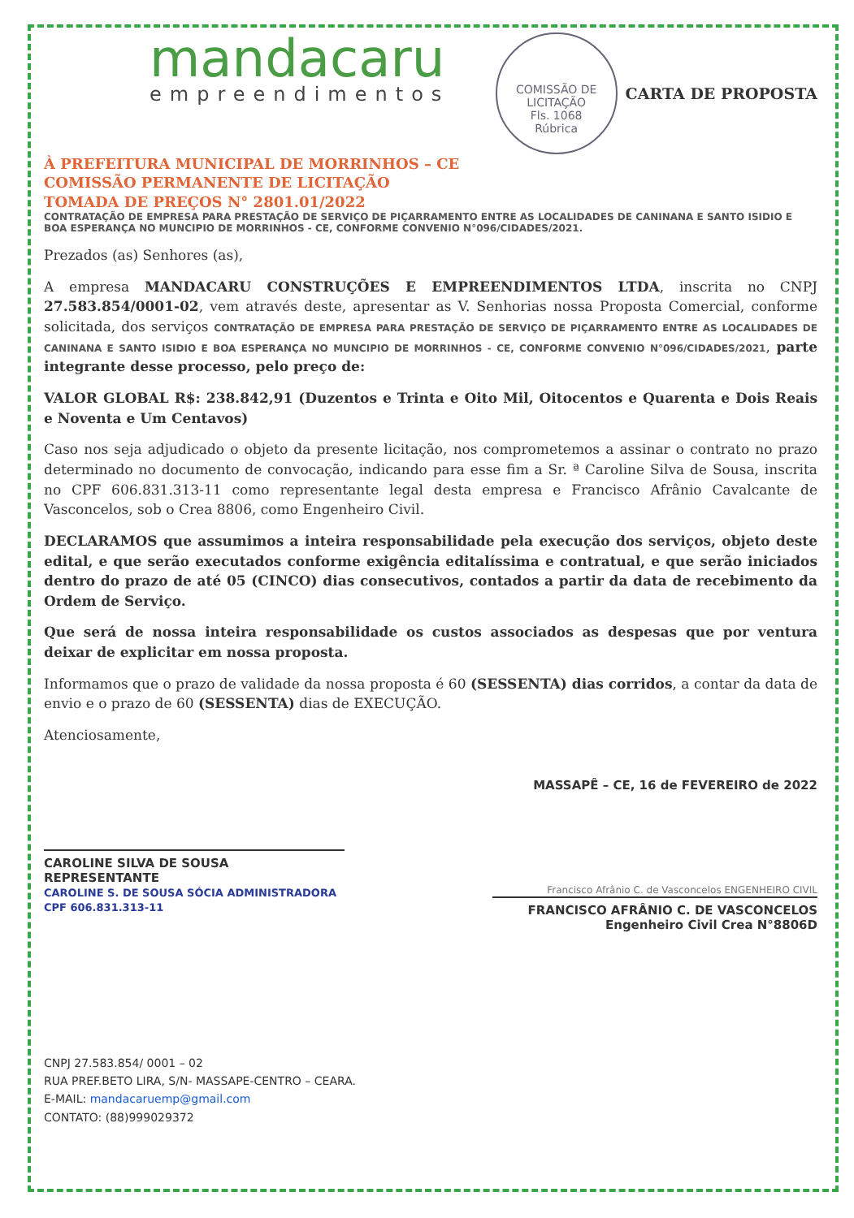mandacaru
empreendimentos
COMISSÃO DE LICITAÇÃO
Fls. 1068
Rúbrica
CARTA DE PROPOSTA
À PREFEITURA MUNICIPAL DE MORRINHOS – CE
COMISSÃO PERMANENTE DE LICITAÇÃO
TOMADA DE PREÇOS N° 2801.01/2022
CONTRATAÇÃO DE EMPRESA PARA PRESTAÇÃO DE SERVIÇO DE PIÇARRAMENTO ENTRE AS LOCALIDADES DE CANINANA E SANTO ISIDIO E BOA ESPERANÇA NO MUNCIPIO DE MORRINHOS - CE, CONFORME CONVENIO N°096/CIDADES/2021.
Prezados (as) Senhores (as),
A empresa MANDACARU CONSTRUÇÕES E EMPREENDIMENTOS LTDA, inscrita no CNPJ 27.583.854/0001-02, vem através deste, apresentar as V. Senhorias nossa Proposta Comercial, conforme solicitada, dos serviços CONTRATAÇÃO DE EMPRESA PARA PRESTAÇÃO DE SERVIÇO DE PIÇARRAMENTO ENTRE AS LOCALIDADES DE CANINANA E SANTO ISIDIO E BOA ESPERANÇA NO MUNCIPIO DE MORRINHOS - CE, CONFORME CONVENIO N°096/CIDADES/2021, parte integrante desse processo, pelo preço de:
VALOR GLOBAL R$: 238.842,91 (Duzentos e Trinta e Oito Mil, Oitocentos e Quarenta e Dois Reais e Noventa e Um Centavos)
Caso nos seja adjudicado o objeto da presente licitação, nos comprometemos a assinar o contrato no prazo determinado no documento de convocação, indicando para esse fim a Sr. ª Caroline Silva de Sousa, inscrita no CPF 606.831.313-11 como representante legal desta empresa e Francisco Afrânio Cavalcante de Vasconcelos, sob o Crea 8806, como Engenheiro Civil.
DECLARAMOS que assumimos a inteira responsabilidade pela execução dos serviços, objeto deste edital, e que serão executados conforme exigência editalíssima e contratual, e que serão iniciados dentro do prazo de até 05 (CINCO) dias consecutivos, contados a partir da data de recebimento da Ordem de Serviço.
Que será de nossa inteira responsabilidade os custos associados as despesas que por ventura deixar de explicitar em nossa proposta.
Informamos que o prazo de validade da nossa proposta é 60 (SESSENTA) dias corridos, a contar da data de envio e o prazo de 60 (SESSENTA) dias de EXECUÇÃO.
Atenciosamente,
MASSAPÊ – CE, 16 de FEVEREIRO de 2022
CAROLINE SILVA DE SOUSA
REPRESENTANTE
CAROLINE S. DE SOUSA SÓCIA ADMINISTRADORA CPF 606.831.313-11
Francisco Afrânio C. de Vasconcelos ENGENHEIRO CIVIL
FRANCISCO AFRÂNIO C. DE VASCONCELOS
Engenheiro Civil Crea N°8806D
CNPJ 27.583.854/ 0001 – 02
RUA PREF.BETO LIRA, S/N- MASSAPE-CENTRO – CEARA.
E-MAIL: mandacaruemp@gmail.com
CONTATO: (88)999029372